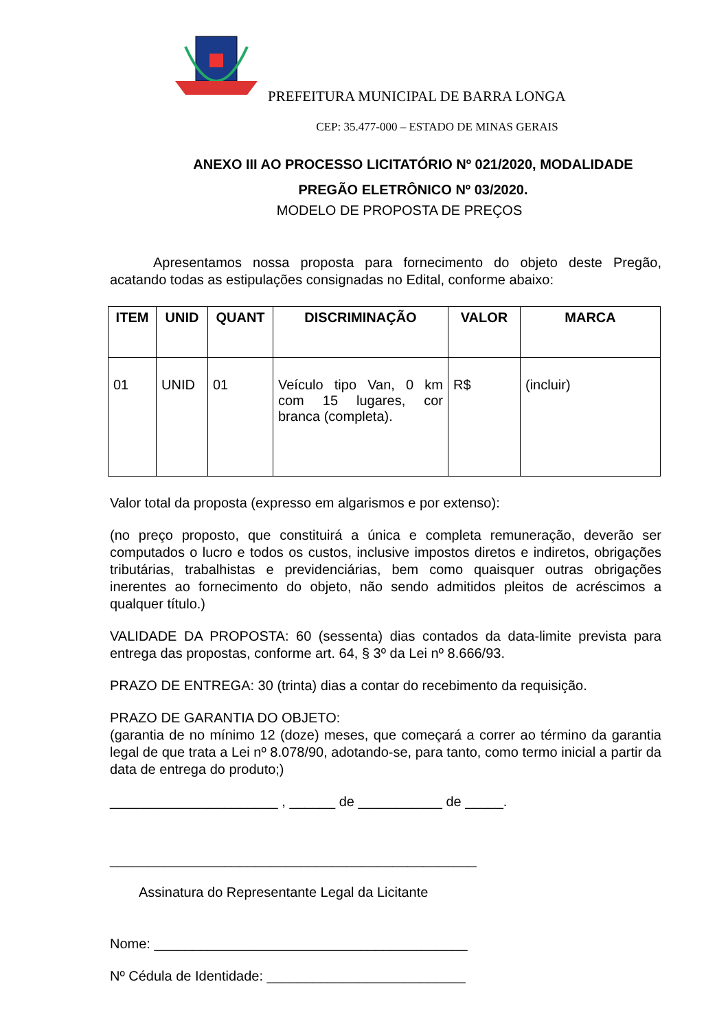PREFEITURA MUNICIPAL DE BARRA LONGA
CEP: 35.477-000 – ESTADO DE MINAS GERAIS
ANEXO III AO PROCESSO LICITATÓRIO Nº 021/2020, MODALIDADE
PREGÃO ELETRÔNICO Nº 03/2020.
MODELO DE PROPOSTA DE PREÇOS
Apresentamos nossa proposta para fornecimento do objeto deste Pregão, acatando todas as estipulações consignadas no Edital, conforme abaixo:
| ITEM | UNID | QUANT | DISCRIMINAÇÃO | VALOR | MARCA |
| --- | --- | --- | --- | --- | --- |
| 01 | UNID | 01 | Veículo tipo Van, 0 km com 15 lugares, cor branca (completa). | R$ | (incluir) |
Valor total da proposta (expresso em algarismos e por extenso):
(no preço proposto, que constituirá a única e completa remuneração, deverão ser computados o lucro e todos os custos, inclusive impostos diretos e indiretos, obrigações tributárias, trabalhistas e previdenciárias, bem como quaisquer outras obrigações inerentes ao fornecimento do objeto, não sendo admitidos pleitos de acréscimos a qualquer título.)
VALIDADE DA PROPOSTA: 60 (sessenta) dias contados da data-limite prevista para entrega das propostas, conforme art. 64, § 3º da Lei nº 8.666/93.
PRAZO DE ENTREGA: 30 (trinta) dias a contar do recebimento da requisição.
PRAZO DE GARANTIA DO OBJETO:
(garantia de no mínimo 12 (doze) meses, que começará a correr ao término da garantia legal de que trata a Lei nº 8.078/90, adotando-se, para tanto, como termo inicial a partir da data de entrega do produto;)
______________________ , ______ de ___________ de _____.
________________________________________________
Assinatura do Representante Legal da Licitante
Nome: _________________________________________
Nº Cédula de Identidade: __________________________